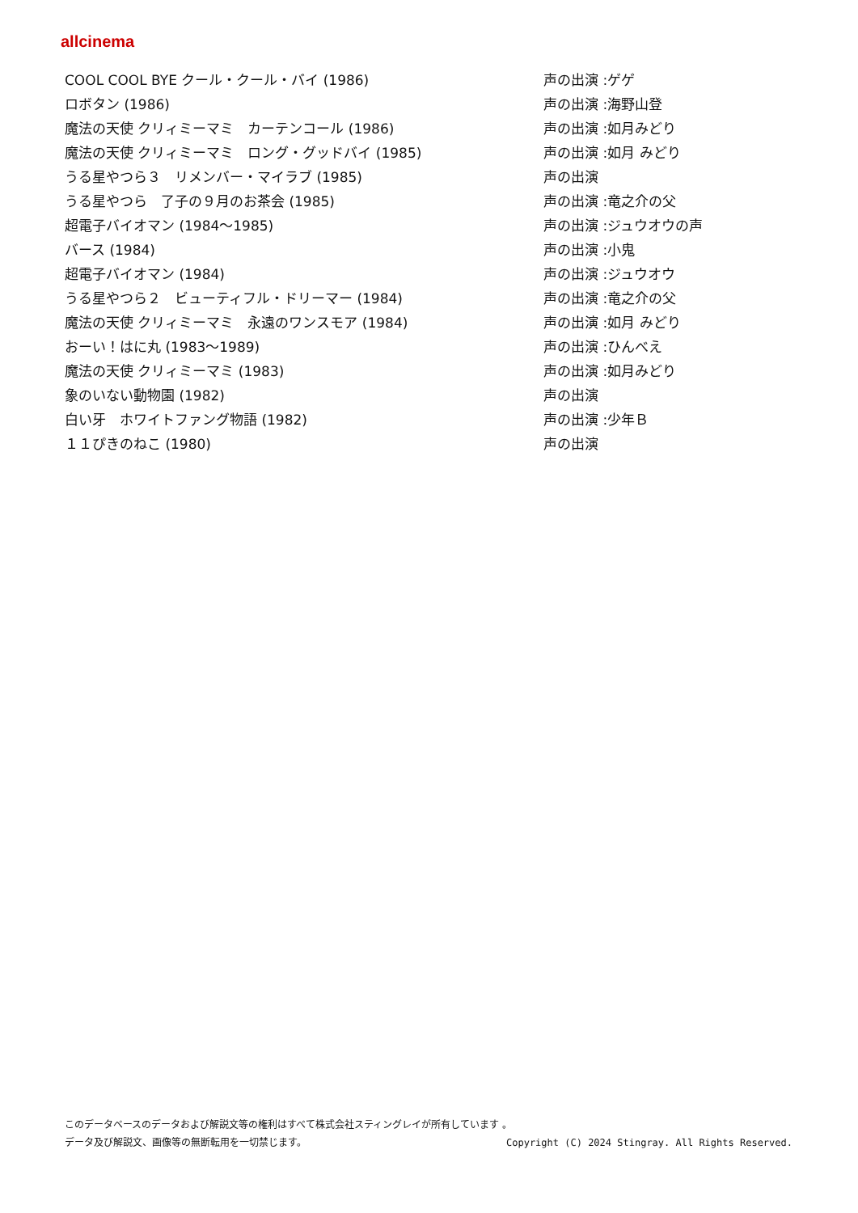allcinema
| COOL COOL BYE クール・クール・バイ (1986) | 声の出演 :ゲゲ |
| ロボタン (1986) | 声の出演 :海野山登 |
| 魔法の天使 クリィミーマミ カーテンコール (1986) | 声の出演 :如月みどり |
| 魔法の天使 クリィミーマミ ロング・グッドバイ (1985) | 声の出演 :如月 みどり |
| うる星やつら３ リメンバー・マイラブ (1985) | 声の出演 |
| うる星やつら 了子の９月のお茶会 (1985) | 声の出演 :竜之介の父 |
| 超電子バイオマン (1984～1985) | 声の出演 :ジュウオウの声 |
| バース (1984) | 声の出演 :小鬼 |
| 超電子バイオマン (1984) | 声の出演 :ジュウオウ |
| うる星やつら２ ビューティフル・ドリーマー (1984) | 声の出演 :竜之介の父 |
| 魔法の天使 クリィミーマミ 永遠のワンスモア (1984) | 声の出演 :如月 みどり |
| おーい！はに丸 (1983～1989) | 声の出演 :ひんべえ |
| 魔法の天使 クリィミーマミ (1983) | 声の出演 :如月みどり |
| 象のいない動物園 (1982) | 声の出演 |
| 白い牙 ホワイトファング物語 (1982) | 声の出演 :少年Ｂ |
| １１ぴきのねこ (1980) | 声の出演 |
このデータベースのデータおよび解説文等の権利はすべて株式会社スティングレイが所有しています 。
データ及び解説文、画像等の無断転用を一切禁じます。 Copyright (C) 2024 Stingray. All Rights Reserved.